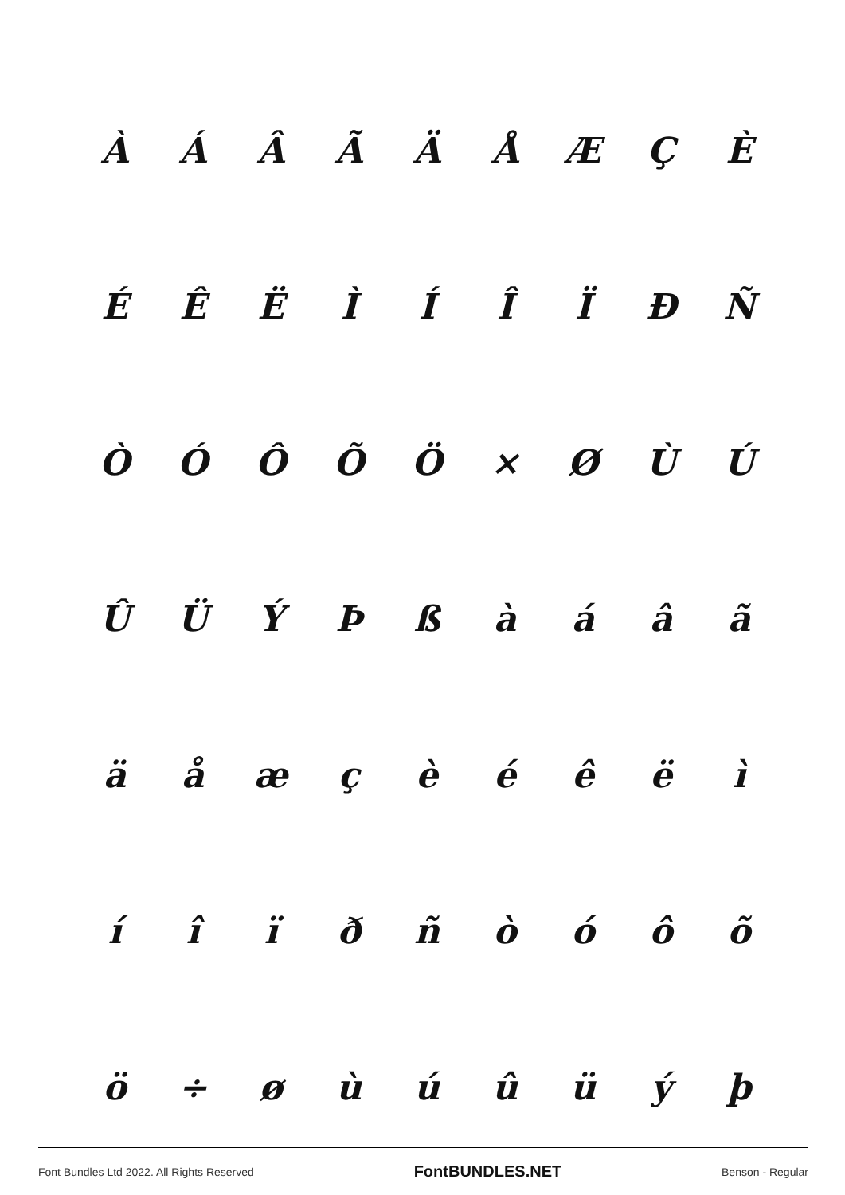| À | Á | Â | Ã | Ä | Å | Æ | Ç | È |
| É | Ê | Ë | Ì | Í | Î | Ï | Ð | Ñ |
| Ò | Ó | Ô | Õ | Ö | × | Ø | Ù | Ú |
| Û | Ü | Ý | Þ | ß | à | á | â | ã |
| ä | å | æ | ç | è | é | ê | ë | ì |
| í | î | ï | ð | ñ | ò | ó | ô | õ |
| ö | ÷ | ø | ù | ú | û | ü | ý | þ |
Font Bundles Ltd 2022. All Rights Reserved FontBUNDLES.NET Benson - Regular